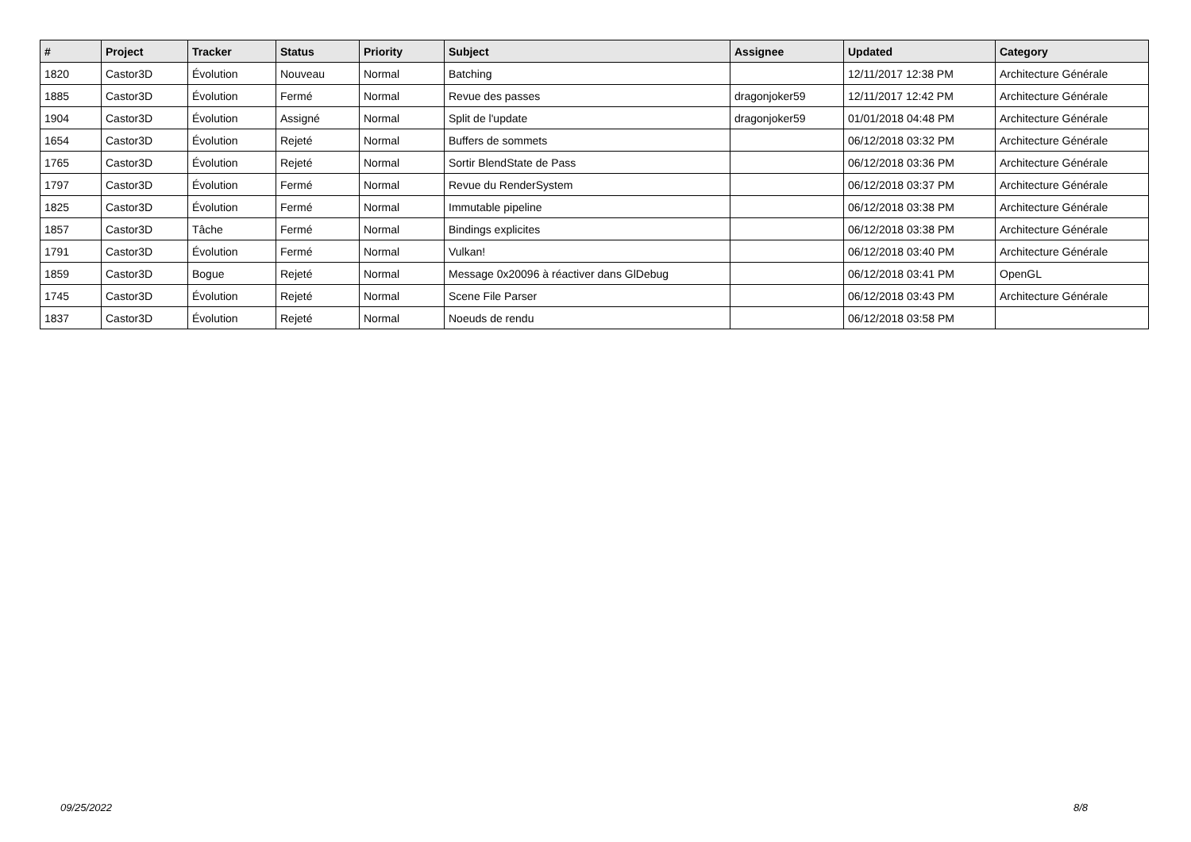| # | Project | Tracker | Status | Priority | Subject | Assignee | Updated | Category |
| --- | --- | --- | --- | --- | --- | --- | --- | --- |
| 1820 | Castor3D | Évolution | Nouveau | Normal | Batching | | 12/11/2017 12:38 PM | Architecture Générale |
| 1885 | Castor3D | Évolution | Fermé | Normal | Revue des passes | dragonjoker59 | 12/11/2017 12:42 PM | Architecture Générale |
| 1904 | Castor3D | Évolution | Assigné | Normal | Split de l'update | dragonjoker59 | 01/01/2018 04:48 PM | Architecture Générale |
| 1654 | Castor3D | Évolution | Rejeté | Normal | Buffers de sommets | | 06/12/2018 03:32 PM | Architecture Générale |
| 1765 | Castor3D | Évolution | Rejeté | Normal | Sortir BlendState de Pass | | 06/12/2018 03:36 PM | Architecture Générale |
| 1797 | Castor3D | Évolution | Fermé | Normal | Revue du RenderSystem | | 06/12/2018 03:37 PM | Architecture Générale |
| 1825 | Castor3D | Évolution | Fermé | Normal | Immutable pipeline | | 06/12/2018 03:38 PM | Architecture Générale |
| 1857 | Castor3D | Tâche | Fermé | Normal | Bindings explicites | | 06/12/2018 03:38 PM | Architecture Générale |
| 1791 | Castor3D | Évolution | Fermé | Normal | Vulkan! | | 06/12/2018 03:40 PM | Architecture Générale |
| 1859 | Castor3D | Bogue | Rejeté | Normal | Message 0x20096 à réactiver dans GlDebug | | 06/12/2018 03:41 PM | OpenGL |
| 1745 | Castor3D | Évolution | Rejeté | Normal | Scene File Parser | | 06/12/2018 03:43 PM | Architecture Générale |
| 1837 | Castor3D | Évolution | Rejeté | Normal | Noeuds de rendu | | 06/12/2018 03:58 PM | |
09/25/2022 8/8